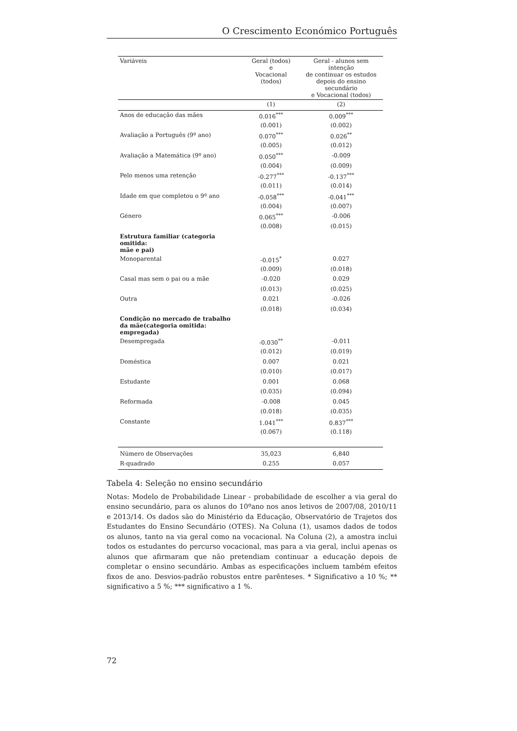O Crescimento Económico Português
| Variáveis | Geral (todos) e Vocacional (todos) | Geral - alunos sem intenção de continuar os estudos depois do ensino secundário e Vocacional (todos) |
| --- | --- | --- |
| | (1) | (2) |
| Anos de educação das mães | 0.016<sup>***</sup> | 0.009<sup>***</sup> |
| | (0.001) | (0.002) |
| Avaliação a Português (9º ano) | 0.070<sup>***</sup> | 0.026<sup>**</sup> |
| | (0.005) | (0.012) |
| Avaliação a Matemática (9º ano) | 0.050<sup>***</sup> | -0.009 |
| | (0.004) | (0.009) |
| Pelo menos uma retenção | -0.277<sup>***</sup> | -0.137<sup>***</sup> |
| | (0.011) | (0.014) |
| Idade em que completou o 9º ano | -0.058<sup>***</sup> | -0.041<sup>***</sup> |
| | (0.004) | (0.007) |
| Género | 0.065<sup>***</sup> | -0.006 |
| | (0.008) | (0.015) |
| Estrutura familiar (categoria omitida: mãe e pai) | | |
| Monoparental | -0.015<sup>*</sup> | 0.027 |
| | (0.009) | (0.018) |
| Casal mas sem o pai ou a mãe | -0.020 | 0.029 |
| | (0.013) | (0.025) |
| Outra | 0.021 | -0.026 |
| | (0.018) | (0.034) |
| Condição no mercado de trabalho da mãe(categoria omitida: empregada) | | |
| Desempregada | -0.030<sup>**</sup> | -0.011 |
| | (0.012) | (0.019) |
| Doméstica | 0.007 | 0.021 |
| | (0.010) | (0.017) |
| Estudante | 0.001 | 0.068 |
| | (0.035) | (0.094) |
| Reformada | -0.008 | 0.045 |
| | (0.018) | (0.035) |
| Constante | 1.041<sup>***</sup> | 0.837<sup>***</sup> |
| | (0.067) | (0.118) |
| Número de Observações | 35,023 | 6,840 |
| R-quadrado | 0.255 | 0.057 |
Tabela 4: Seleção no ensino secundário
Notas: Modelo de Probabilidade Linear - probabilidade de escolher a via geral do ensino secundário, para os alunos do 10ºano nos anos letivos de 2007/08, 2010/11 e 2013/14. Os dados são do Ministério da Educação, Observatório de Trajetos dos Estudantes do Ensino Secundário (OTES). Na Coluna (1), usamos dados de todos os alunos, tanto na via geral como na vocacional. Na Coluna (2), a amostra inclui todos os estudantes do percurso vocacional, mas para a via geral, inclui apenas os alunos que afirmaram que não pretendiam continuar a educação depois de completar o ensino secundário. Ambas as especificações incluem também efeitos fixos de ano. Desvios-padrão robustos entre parênteses. * Significativo a 10 %; ** significativo a 5 %; *** significativo a 1 %.
72